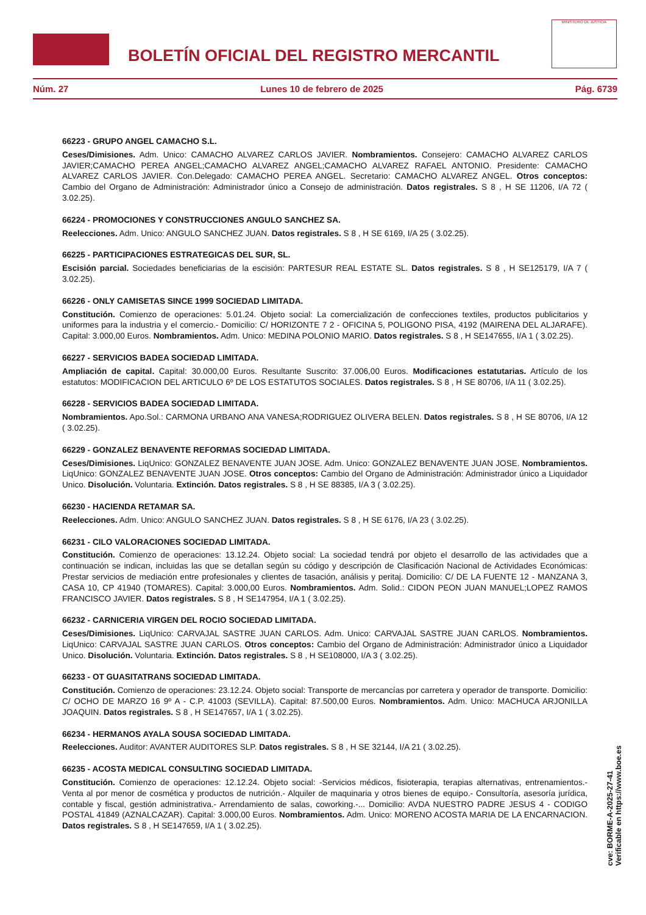BOLETÍN OFICIAL DEL REGISTRO MERCANTIL
MINISTERIO DE JUSTICIA
Núm. 27 Lunes 10 de febrero de 2025 Pág. 6739
66223 - GRUPO ANGEL CAMACHO S.L.
Ceses/Dimisiones. Adm. Unico: CAMACHO ALVAREZ CARLOS JAVIER. Nombramientos. Consejero: CAMACHO ALVAREZ CARLOS JAVIER;CAMACHO PEREA ANGEL;CAMACHO ALVAREZ ANGEL;CAMACHO ALVAREZ RAFAEL ANTONIO. Presidente: CAMACHO ALVAREZ CARLOS JAVIER. Con.Delegado: CAMACHO PEREA ANGEL. Secretario: CAMACHO ALVAREZ ANGEL. Otros conceptos: Cambio del Organo de Administración: Administrador único a Consejo de administración. Datos registrales. S 8 , H SE 11206, I/A 72 ( 3.02.25).
66224 - PROMOCIONES Y CONSTRUCCIONES ANGULO SANCHEZ SA.
Reelecciones. Adm. Unico: ANGULO SANCHEZ JUAN. Datos registrales. S 8 , H SE 6169, I/A 25 ( 3.02.25).
66225 - PARTICIPACIONES ESTRATEGICAS DEL SUR, SL.
Escisión parcial. Sociedades beneficiarias de la escisión: PARTESUR REAL ESTATE SL. Datos registrales. S 8 , H SE125179, I/A 7 ( 3.02.25).
66226 - ONLY CAMISETAS SINCE 1999 SOCIEDAD LIMITADA.
Constitución. Comienzo de operaciones: 5.01.24. Objeto social: La comercialización de confecciones textiles, productos publicitarios y uniformes para la industria y el comercio.- Domicilio: C/ HORIZONTE 7 2 - OFICINA 5, POLIGONO PISA, 4192 (MAIRENA DEL ALJARAFE). Capital: 3.000,00 Euros. Nombramientos. Adm. Unico: MEDINA POLONIO MARIO. Datos registrales. S 8 , H SE147655, I/A 1 ( 3.02.25).
66227 - SERVICIOS BADEA SOCIEDAD LIMITADA.
Ampliación de capital. Capital: 30.000,00 Euros. Resultante Suscrito: 37.006,00 Euros. Modificaciones estatutarias. Artículo de los estatutos: MODIFICACION DEL ARTICULO 6º DE LOS ESTATUTOS SOCIALES. Datos registrales. S 8 , H SE 80706, I/A 11 ( 3.02.25).
66228 - SERVICIOS BADEA SOCIEDAD LIMITADA.
Nombramientos. Apo.Sol.: CARMONA URBANO ANA VANESA;RODRIGUEZ OLIVERA BELEN. Datos registrales. S 8 , H SE 80706, I/A 12 ( 3.02.25).
66229 - GONZALEZ BENAVENTE REFORMAS SOCIEDAD LIMITADA.
Ceses/Dimisiones. LiqUnico: GONZALEZ BENAVENTE JUAN JOSE. Adm. Unico: GONZALEZ BENAVENTE JUAN JOSE. Nombramientos. LiqUnico: GONZALEZ BENAVENTE JUAN JOSE. Otros conceptos: Cambio del Organo de Administración: Administrador único a Liquidador Unico. Disolución. Voluntaria. Extinción. Datos registrales. S 8 , H SE 88385, I/A 3 ( 3.02.25).
66230 - HACIENDA RETAMAR SA.
Reelecciones. Adm. Unico: ANGULO SANCHEZ JUAN. Datos registrales. S 8 , H SE 6176, I/A 23 ( 3.02.25).
66231 - CILO VALORACIONES SOCIEDAD LIMITADA.
Constitución. Comienzo de operaciones: 13.12.24. Objeto social: La sociedad tendrá por objeto el desarrollo de las actividades que a continuación se indican, incluidas las que se detallan según su código y descripción de Clasificación Nacional de Actividades Económicas: Prestar servicios de mediación entre profesionales y clientes de tasación, análisis y peritaj. Domicilio: C/ DE LA FUENTE 12 - MANZANA 3, CASA 10, CP 41940 (TOMARES). Capital: 3.000,00 Euros. Nombramientos. Adm. Solid.: CIDON PEON JUAN MANUEL;LOPEZ RAMOS FRANCISCO JAVIER. Datos registrales. S 8 , H SE147954, I/A 1 ( 3.02.25).
66232 - CARNICERIA VIRGEN DEL ROCIO SOCIEDAD LIMITADA.
Ceses/Dimisiones. LiqUnico: CARVAJAL SASTRE JUAN CARLOS. Adm. Unico: CARVAJAL SASTRE JUAN CARLOS. Nombramientos. LiqUnico: CARVAJAL SASTRE JUAN CARLOS. Otros conceptos: Cambio del Organo de Administración: Administrador único a Liquidador Unico. Disolución. Voluntaria. Extinción. Datos registrales. S 8 , H SE108000, I/A 3 ( 3.02.25).
66233 - OT GUASITATRANS SOCIEDAD LIMITADA.
Constitución. Comienzo de operaciones: 23.12.24. Objeto social: Transporte de mercancías por carretera y operador de transporte. Domicilio: C/ OCHO DE MARZO 16 9º A - C.P. 41003 (SEVILLA). Capital: 87.500,00 Euros. Nombramientos. Adm. Unico: MACHUCA ARJONILLA JOAQUIN. Datos registrales. S 8 , H SE147657, I/A 1 ( 3.02.25).
66234 - HERMANOS AYALA SOUSA SOCIEDAD LIMITADA.
Reelecciones. Auditor: AVANTER AUDITORES SLP. Datos registrales. S 8 , H SE 32144, I/A 21 ( 3.02.25).
66235 - ACOSTA MEDICAL CONSULTING SOCIEDAD LIMITADA.
Constitución. Comienzo de operaciones: 12.12.24. Objeto social: -Servicios médicos, fisioterapia, terapias alternativas, entrenamientos.- Venta al por menor de cosmética y productos de nutrición.- Alquiler de maquinaria y otros bienes de equipo.- Consultoría, asesoría jurídica, contable y fiscal, gestión administrativa.- Arrendamiento de salas, coworking.-... Domicilio: AVDA NUESTRO PADRE JESUS 4 - CODIGO POSTAL 41849 (AZNALCAZAR). Capital: 3.000,00 Euros. Nombramientos. Adm. Unico: MORENO ACOSTA MARIA DE LA ENCARNACION. Datos registrales. S 8 , H SE147659, I/A 1 ( 3.02.25).
cve: BORME-A-2025-27-41
Verificable en https://www.boe.es